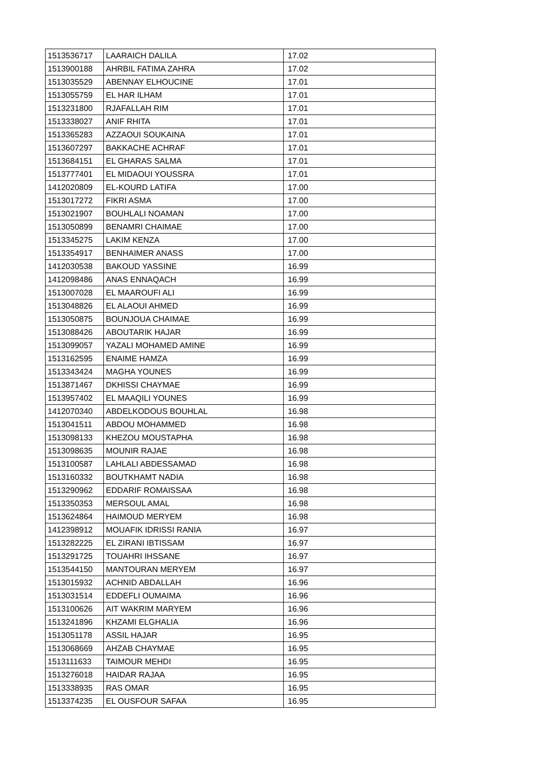| 1513536717 | LAARAICH DALILA | 17.02 |
| 1513900188 | AHRBIL FATIMA ZAHRA | 17.02 |
| 1513035529 | ABENNAY ELHOUCINE | 17.01 |
| 1513055759 | EL HAR ILHAM | 17.01 |
| 1513231800 | RJAFALLAH RIM | 17.01 |
| 1513338027 | ANIF RHITA | 17.01 |
| 1513365283 | AZZAOUI SOUKAINA | 17.01 |
| 1513607297 | BAKKACHE ACHRAF | 17.01 |
| 1513684151 | EL GHARAS SALMA | 17.01 |
| 1513777401 | EL MIDAOUI YOUSSRA | 17.01 |
| 1412020809 | EL-KOURD LATIFA | 17.00 |
| 1513017272 | FIKRI ASMA | 17.00 |
| 1513021907 | BOUHLALI NOAMAN | 17.00 |
| 1513050899 | BENAMRI CHAIMAE | 17.00 |
| 1513345275 | LAKIM KENZA | 17.00 |
| 1513354917 | BENHAIMER ANASS | 17.00 |
| 1412030538 | BAKOUD YASSINE | 16.99 |
| 1412098486 | ANAS ENNAQACH | 16.99 |
| 1513007028 | EL MAAROUFI ALI | 16.99 |
| 1513048826 | EL ALAOUI AHMED | 16.99 |
| 1513050875 | BOUNJOUA CHAIMAE | 16.99 |
| 1513088426 | ABOUTARIK HAJAR | 16.99 |
| 1513099057 | YAZALI MOHAMED AMINE | 16.99 |
| 1513162595 | ENAIME HAMZA | 16.99 |
| 1513343424 | MAGHA YOUNES | 16.99 |
| 1513871467 | DKHISSI CHAYMAE | 16.99 |
| 1513957402 | EL MAAQILI YOUNES | 16.99 |
| 1412070340 | ABDELKODOUS BOUHLAL | 16.98 |
| 1513041511 | ABDOU MOHAMMED | 16.98 |
| 1513098133 | KHEZOU MOUSTAPHA | 16.98 |
| 1513098635 | MOUNIR RAJAE | 16.98 |
| 1513100587 | LAHLALI ABDESSAMAD | 16.98 |
| 1513160332 | BOUTKHAMT NADIA | 16.98 |
| 1513290962 | EDDARIF ROMAISSAA | 16.98 |
| 1513350353 | MERSOUL AMAL | 16.98 |
| 1513624864 | HAIMOUD MERYEM | 16.98 |
| 1412398912 | MOUAFIK IDRISSI RANIA | 16.97 |
| 1513282225 | EL ZIRANI IBTISSAM | 16.97 |
| 1513291725 | TOUAHRI IHSSANE | 16.97 |
| 1513544150 | MANTOURAN MERYEM | 16.97 |
| 1513015932 | ACHNID ABDALLAH | 16.96 |
| 1513031514 | EDDEFLI OUMAIMA | 16.96 |
| 1513100626 | AIT WAKRIM MARYEM | 16.96 |
| 1513241896 | KHZAMI ELGHALIA | 16.96 |
| 1513051178 | ASSIL HAJAR | 16.95 |
| 1513068669 | AHZAB CHAYMAE | 16.95 |
| 1513111633 | TAIMOUR MEHDI | 16.95 |
| 1513276018 | HAIDAR RAJAA | 16.95 |
| 1513338935 | RAS OMAR | 16.95 |
| 1513374235 | EL OUSFOUR SAFAA | 16.95 |